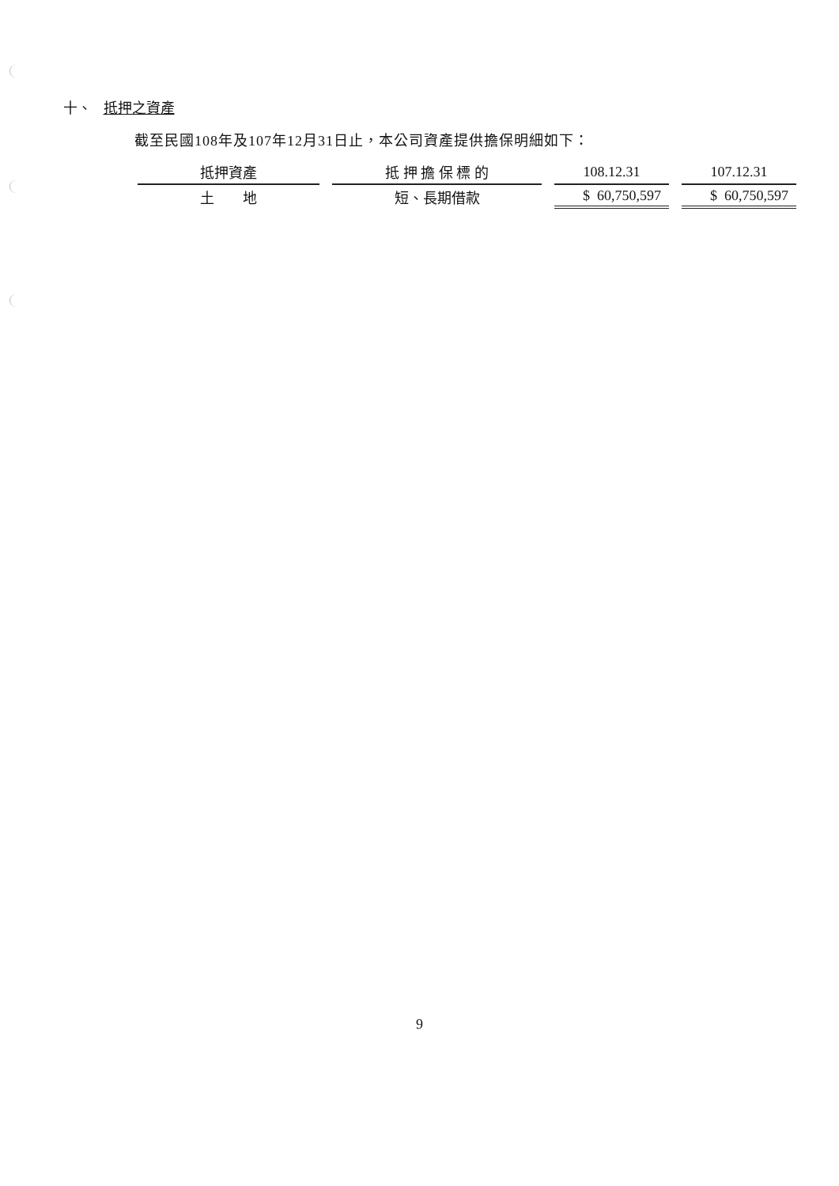十、 抵押之資產
截至民國108年及107年12月31日止，本公司資產提供擔保明細如下：
| 抵押資產 | 抵 押 擔 保 標 的 | 108.12.31 | 107.12.31 |
| --- | --- | --- | --- |
| 土 地 | 短、長期借款 | $ 60,750,597 | $ 60,750,597 |
9